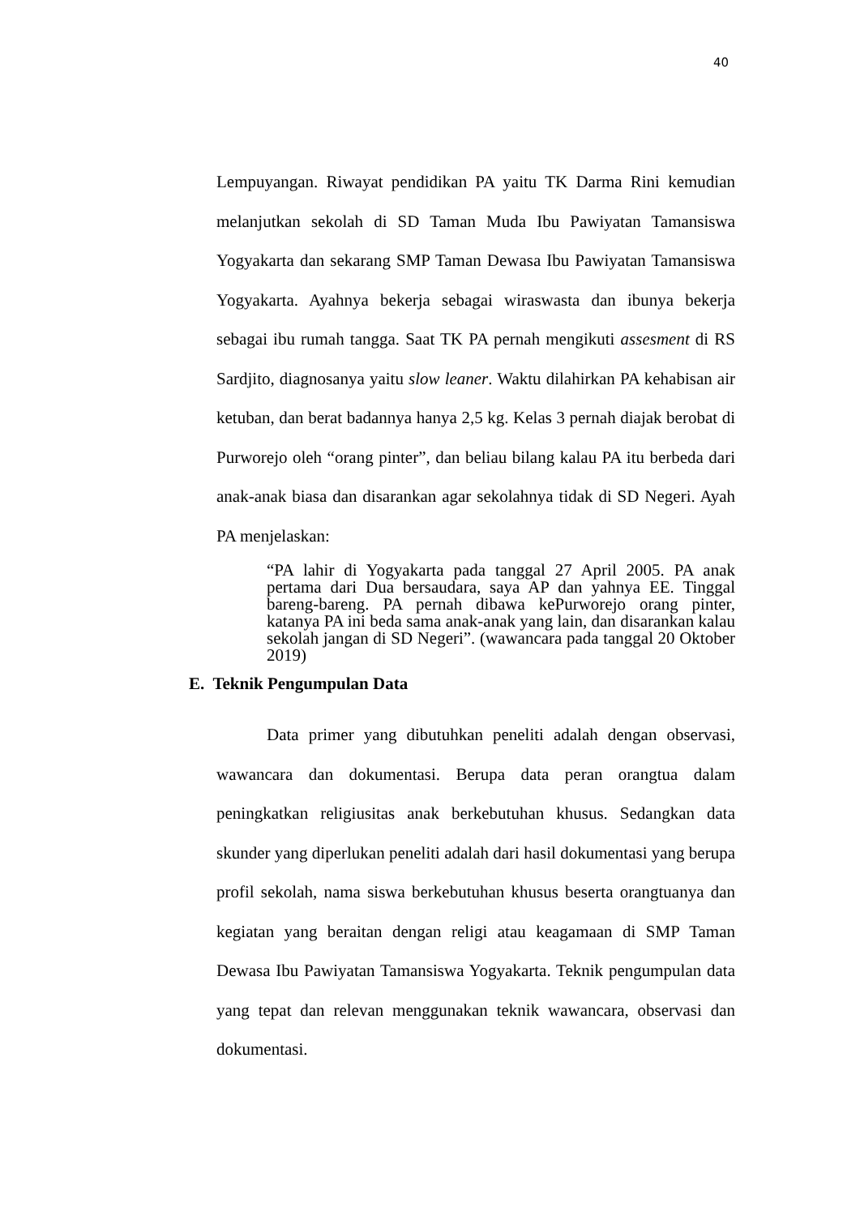40
Lempuyangan. Riwayat pendidikan PA yaitu TK Darma Rini kemudian melanjutkan sekolah di SD Taman Muda Ibu Pawiyatan Tamansiswa Yogyakarta dan sekarang SMP Taman Dewasa Ibu Pawiyatan Tamansiswa Yogyakarta. Ayahnya bekerja sebagai wiraswasta dan ibunya bekerja sebagai ibu rumah tangga. Saat TK PA pernah mengikuti assesment di RS Sardjito, diagnosanya yaitu slow leaner. Waktu dilahirkan PA kehabisan air ketuban, dan berat badannya hanya 2,5 kg. Kelas 3 pernah diajak berobat di Purworejo oleh “orang pinter”, dan beliau bilang kalau PA itu berbeda dari anak-anak biasa dan disarankan agar sekolahnya tidak di SD Negeri. Ayah PA menjelaskan:
“PA lahir di Yogyakarta pada tanggal 27 April 2005. PA anak pertama dari Dua bersaudara, saya AP dan yahnya EE. Tinggal bareng-bareng. PA pernah dibawa kePurworejo orang pinter, katanya PA ini beda sama anak-anak yang lain, dan disarankan kalau sekolah jangan di SD Negeri”. (wawancara pada tanggal 20 Oktober 2019)
E. Teknik Pengumpulan Data
Data primer yang dibutuhkan peneliti adalah dengan observasi, wawancara dan dokumentasi. Berupa data peran orangtua dalam peningkatkan religiusitas anak berkebutuhan khusus. Sedangkan data skunder yang diperlukan peneliti adalah dari hasil dokumentasi yang berupa profil sekolah, nama siswa berkebutuhan khusus beserta orangtuanya dan kegiatan yang beraitan dengan religi atau keagamaan di SMP Taman Dewasa Ibu Pawiyatan Tamansiswa Yogyakarta. Teknik pengumpulan data yang tepat dan relevan menggunakan teknik wawancara, observasi dan dokumentasi.